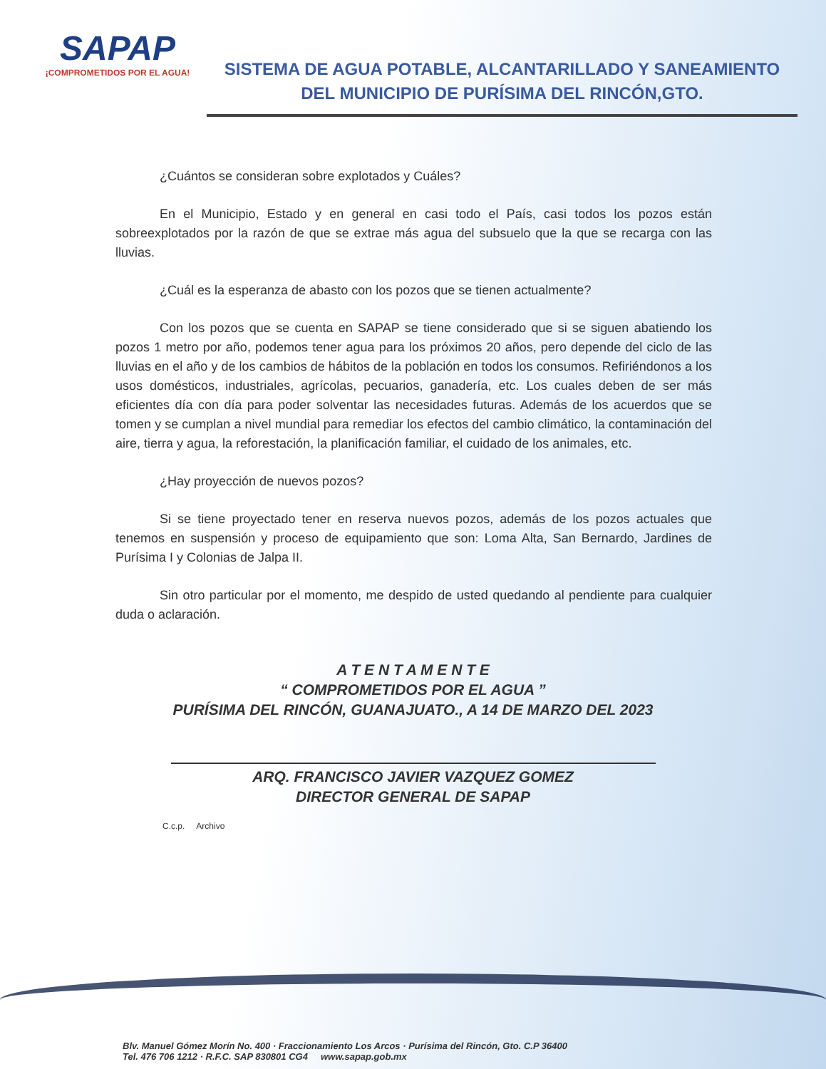SAPAP
¡COMPROMETIDOS POR EL AGUA!
SISTEMA DE AGUA POTABLE, ALCANTARILLADO Y SANEAMIENTO
DEL MUNICIPIO DE PURÍSIMA DEL RINCÓN,GTO.
¿Cuántos se consideran sobre explotados y Cuáles?
En el Municipio, Estado y en general en casi todo el País, casi todos los pozos están sobreexplotados por la razón de que se extrae más agua del subsuelo que la que se recarga con las lluvias.
¿Cuál es la esperanza de abasto con los pozos que se tienen actualmente?
Con los pozos que se cuenta en SAPAP se tiene considerado que si se siguen abatiendo los pozos 1 metro por año, podemos tener agua para los próximos 20 años, pero depende del ciclo de las lluvias en el año y de los cambios de hábitos de la población en todos los consumos. Refiriéndonos a los usos domésticos, industriales, agrícolas, pecuarios, ganadería, etc. Los cuales deben de ser más eficientes día con día para poder solventar las necesidades futuras. Además de los acuerdos que se tomen y se cumplan a nivel mundial para remediar los efectos del cambio climático, la contaminación del aire, tierra y agua, la reforestación, la planificación familiar, el cuidado de los animales, etc.
¿Hay proyección de nuevos pozos?
Si se tiene proyectado tener en reserva nuevos pozos, además de los pozos actuales que tenemos en suspensión y proceso de equipamiento que son: Loma Alta, San Bernardo, Jardines de Purísima I y Colonias de Jalpa II.
Sin otro particular por el momento, me despido de usted quedando al pendiente para cualquier duda o aclaración.
A T E N T A M E N T E
“ COMPROMETIDOS POR EL AGUA ”
PURÍSIMA DEL RINCÓN, GUANAJUATO., A 14 DE MARZO DEL 2023
ARQ. FRANCISCO JAVIER VAZQUEZ GOMEZ
DIRECTOR GENERAL DE SAPAP
C.c.p. Archivo
Blv. Manuel Gómez Morín No. 400 · Fraccionamiento Los Arcos · Purísima del Rincón, Gto. C.P 36400
Tel. 476 706 1212 · R.F.C. SAP 830801 CG4 www.sapap.gob.mx